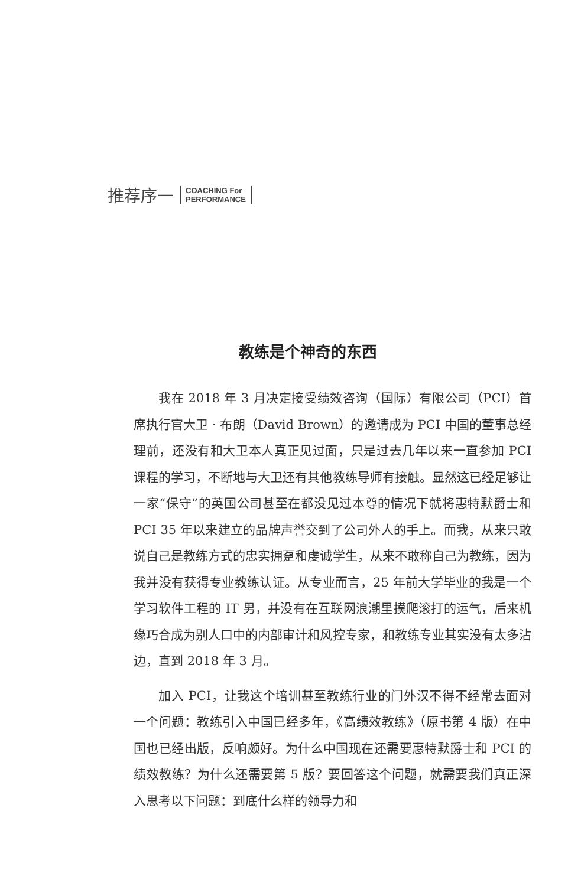推荐序一 COACHING For
PERFORMANCE
教练是个神奇的东西
我在 2018 年 3 月决定接受绩效咨询（国际）有限公司（PCI）首席执行官大卫 · 布朗（David Brown）的邀请成为 PCI 中国的董事总经理前，还没有和大卫本人真正见过面，只是过去几年以来一直参加 PCI 课程的学习，不断地与大卫还有其他教练导师有接触。显然这已经足够让一家“保守”的英国公司甚至在都没见过本尊的情况下就将惠特默爵士和 PCI 35 年以来建立的品牌声誉交到了公司外人的手上。而我，从来只敢说自己是教练方式的忠实拥趸和虔诚学生，从来不敢称自己为教练，因为我并没有获得专业教练认证。从专业而言，25 年前大学毕业的我是一个学习软件工程的 IT 男，并没有在互联网浪潮里摸爬滚打的运气，后来机缘巧合成为别人口中的内部审计和风控专家，和教练专业其实没有太多沾边，直到 2018 年 3 月。
加入 PCI，让我这个培训甚至教练行业的门外汉不得不经常去面对一个问题：教练引入中国已经多年，《高绩效教练》（原书第 4 版）在中国也已经出版，反响颇好。为什么中国现在还需要惠特默爵士和 PCI 的绩效教练？为什么还需要第 5 版？要回答这个问题，就需要我们真正深入思考以下问题：到底什么样的领导力和